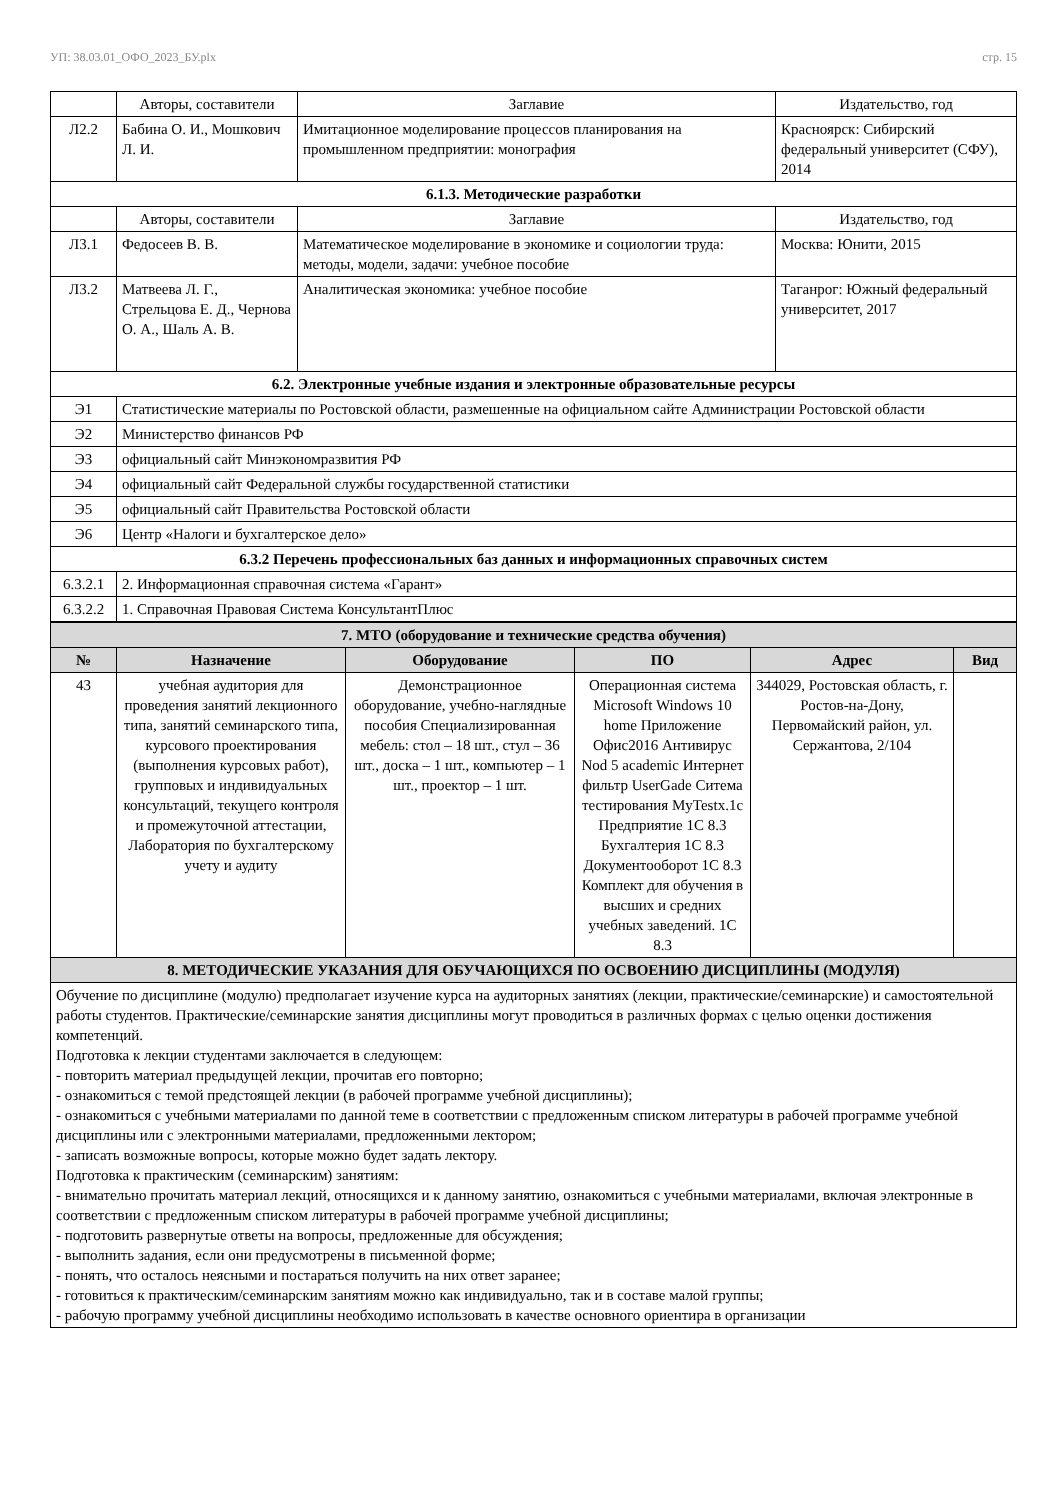УП: 38.03.01_ОФО_2023_БУ.plx стр. 15
| | Авторы, составители | Заглавие | Издательство, год |
| --- | --- | --- | --- |
| Л2.2 | Бабина О. И., Мошкович Л. И. | Имитационное моделирование процессов планирования на промышленном предприятии: монография | Красноярск: Сибирский федеральный университет (СФУ), 2014 |
| 6.1.3. Методические разработки | | | |
| | Авторы, составители | Заглавие | Издательство, год |
| Л3.1 | Федосеев В. В. | Математическое моделирование в экономике и социологии труда: методы, модели, задачи: учебное пособие | Москва: Юнити, 2015 |
| Л3.2 | Матвеева Л. Г., Стрельцова Е. Д., Чернова О. А., Шаль А. В. | Аналитическая экономика: учебное пособие | Таганрог: Южный федеральный университет, 2017 |
| 6.2. Электронные учебные издания и электронные образовательные ресурсы | | | |
| Э1 | Статистические материалы по Ростовской области, размешенные на официальном сайте Администрации Ростовской области | | |
| Э2 | Министерство финансов РФ | | |
| Э3 | официальный сайт Минэкономразвития РФ | | |
| Э4 | официальный сайт Федеральной службы государственной статистики | | |
| Э5 | официальный сайт Правительства Ростовской области | | |
| Э6 | Центр «Налоги и бухгалтерское дело» | | |
| 6.3.2 Перечень профессиональных баз данных и информационных справочных систем | | | |
| 6.3.2.1 | 2. Информационная справочная система «Гарант» | | |
| 6.3.2.2 | 1. Справочная Правовая Система КонсультантПлюс | | |
| 7. МТО (оборудование и технические средства обучения) | | | | | |
| № | Назначение | Оборудование | ПО | Адрес | Вид |
| 43 | учебная аудитория для проведения занятий лекционного типа, занятий семинарского типа, курсового проектирования (выполнения курсовых работ), групповых и индивидуальных консультаций, текущего контроля и промежуточной аттестации, Лаборатория по бухгалтерскому учету и аудиту | Демонстрационное оборудование, учебно-наглядные пособия Специализированная мебель: стол – 18 шт., стул – 36 шт., доска – 1 шт., компьютер – 1 шт., проектор – 1 шт. | Операционная система Microsoft Windows 10 home Приложение Офис2016 Антивирус Nod 5 academic Интернет фильтр UserGade Ситема тестирования MyTestx.1c Предприятие 1С 8.3 Бухгалтерия 1С 8.3 Документооборот 1С 8.3 Комплект для обучения в высших и средних учебных заведений. 1С 8.3 | 344029, Ростовская область, г. Ростов-на-Дону, Первомайский район, ул. Сержантова, 2/104 | |
| 8. МЕТОДИЧЕСКИЕ УКАЗАНИЯ ДЛЯ ОБУЧАЮЩИХСЯ ПО ОСВОЕНИЮ ДИСЦИПЛИНЫ (МОДУЛЯ) | | | | | |
| Обучение по дисциплине (модулю) предполагает изучение курса на аудиторных занятиях (лекции, практические/семинарские) и самостоятельной работы студентов. Практические/семинарские занятия дисциплины могут проводиться в различных формах с целью оценки достижения компетенций. Подготовка к лекции студентами заключается в следующем: - повторить материал предыдущей лекции, прочитав его повторно; - ознакомиться с темой предстоящей лекции (в рабочей программе учебной дисциплины); - ознакомиться с учебными материалами по данной теме в соответствии с предложенным списком литературы в рабочей программе учебной дисциплины или с электронными материалами, предложенными лектором; - записать возможные вопросы, которые можно будет задать лектору. Подготовка к практическим (семинарским) занятиям: - внимательно прочитать материал лекций, относящихся и к данному занятию, ознакомиться с учебными материалами, включая электронные в соответствии с предложенным списком литературы в рабочей программе учебной дисциплины; - подготовить развернутые ответы на вопросы, предложенные для обсуждения; - выполнить задания, если они предусмотрены в письменной форме; - понять, что осталось неясными и постараться получить на них ответ заранее; - готовиться к практическим/семинарским занятиям можно как индивидуально, так и в составе малой группы; - рабочую программу учебной дисциплины необходимо использовать в качестве основного ориентира в организации | | | | | |